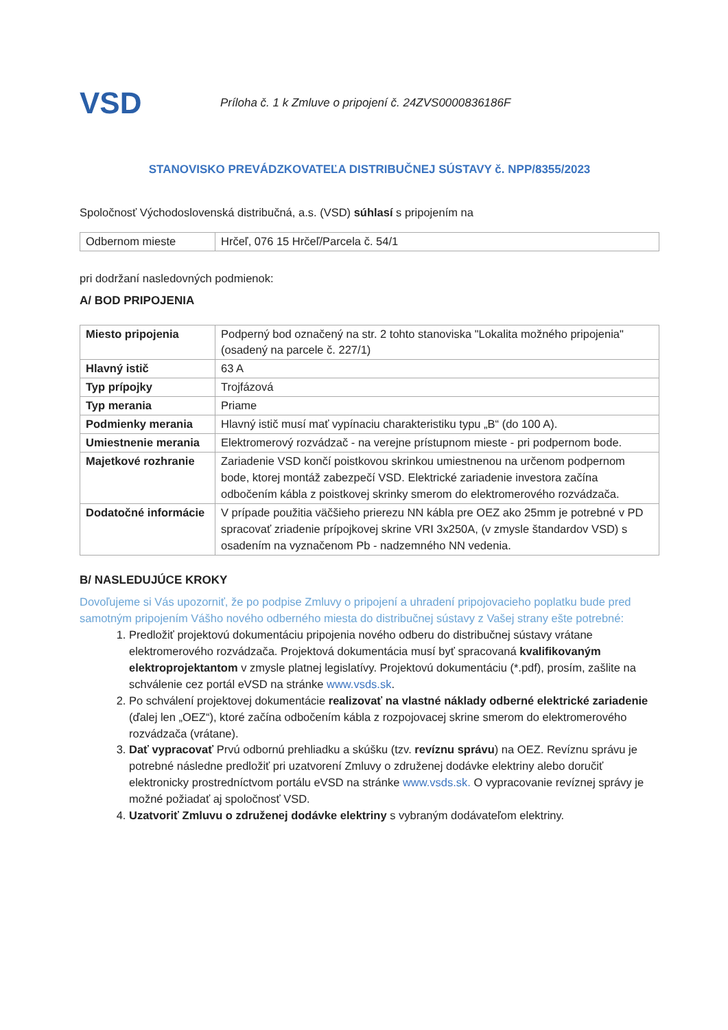VSD
Príloha č. 1 k Zmluve o pripojení č. 24ZVS0000836186F
STANOVISKO PREVÁDZKOVATEĽA DISTRIBUČNEJ SÚSTAVY č. NPP/8355/2023
Spoločnosť Východoslovenská distribučná, a.s. (VSD) súhlasí s pripojením na
| Odbernom mieste | Hrčeľ, 076 15 Hrčeľ/Parcela č. 54/1 |
pri dodržaní nasledovných podmienok:
A/ BOD PRIPOJENIA
| Miesto pripojenia | Podperný bod označený na str. 2 tohto stanoviska "Lokalita možného pripojenia" (osadený na parcele č. 227/1) |
| Hlavný istič | 63 A |
| Typ prípojky | Trojfázová |
| Typ merania | Priame |
| Podmienky merania | Hlavný istič musí mať vypínaciu charakteristiku typu „B“ (do 100 A). |
| Umiestnenie merania | Elektromerový rozvádzač - na verejne prístupnom mieste - pri podpernom bode. |
| Majetkové rozhranie | Zariadenie VSD končí poistkovou skrinkou umiestnenou na určenom podpernom bode, ktorej montáž zabezpečí VSD. Elektrické zariadenie investora začína odbočením kábla z poistkovej skrinky smerom do elektromerového rozvádzača. |
| Dodatočné informácie | V prípade použitia väčšieho prierezu NN kábla pre OEZ ako 25mm je potrebné v PD spracovať zriadenie prípojkovej skrine VRI 3x250A, (v zmysle štandardov VSD) s osadením na vyznačenom Pb - nadzemného NN vedenia. |
B/ NASLEDUJÚCE KROKY
Dovoľujeme si Vás upozorniť, že po podpise Zmluvy o pripojení a uhradení pripojovacieho poplatku bude pred samotným pripojením Vášho nového odberného miesta do distribučnej sústavy z Vašej strany ešte potrebné:
1. Predložiť projektovú dokumentáciu pripojenia nového odberu do distribučnej sústavy vrátane elektromerového rozvádzača. Projektová dokumentácia musí byť spracovaná kvalifikovaným elektroprojektantom v zmysle platnej legislatívy. Projektovú dokumentáciu (*.pdf), prosím, zašlite na schválenie cez portál eVSD na stránke www.vsds.sk.
2. Po schválení projektovej dokumentácie realizovať na vlastné náklady odberné elektrické zariadenie (ďalej len „OEZ“), ktoré začína odbočením kábla z rozpojovacej skrine smerom do elektromerového rozvádzača (vrátane).
3. Dať vypracovať Prvú odbornú prehliadku a skúšku (tzv. revíznu správu) na OEZ. Revíznu správu je potrebné následne predložiť pri uzatvorení Zmluvy o združenej dodávke elektriny alebo doručiť elektronicky prostredníctvom portálu eVSD na stránke www.vsds.sk. O vypracovanie revíznej správy je možné požiadať aj spoločnosť VSD.
4. Uzatvoriť Zmluvu o združenej dodávke elektriny s vybraným dodávateľom elektriny.